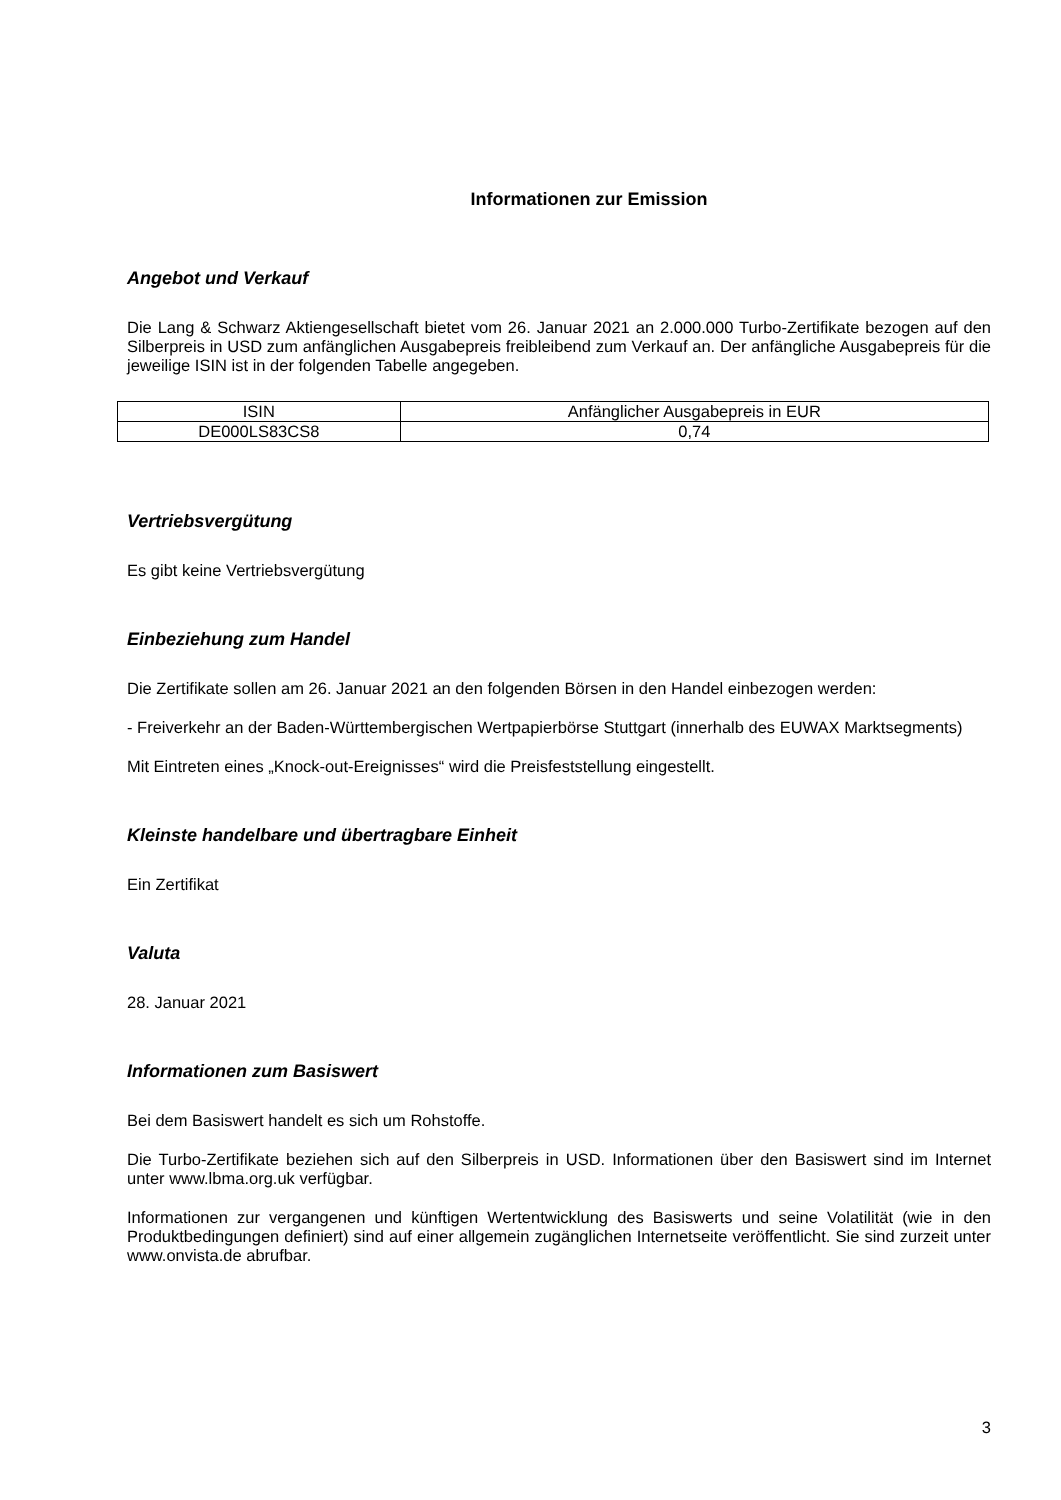Informationen zur Emission
Angebot und Verkauf
Die Lang & Schwarz Aktiengesellschaft bietet vom 26. Januar 2021 an 2.000.000 Turbo-Zertifikate bezogen auf den Silberpreis in USD zum anfänglichen Ausgabepreis freibleibend zum Verkauf an. Der anfängliche Ausgabepreis für die jeweilige ISIN ist in der folgenden Tabelle angegeben.
| ISIN | Anfänglicher Ausgabepreis in EUR |
| DE000LS83CS8 | 0,74 |
Vertriebsvergütung
Es gibt keine Vertriebsvergütung
Einbeziehung zum Handel
Die Zertifikate sollen am 26. Januar 2021 an den folgenden Börsen in den Handel einbezogen werden:
- Freiverkehr an der Baden-Württembergischen Wertpapierbörse Stuttgart (innerhalb des EUWAX Marktsegments)
Mit Eintreten eines „Knock-out-Ereignisses“ wird die Preisfeststellung eingestellt.
Kleinste handelbare und übertragbare Einheit
Ein Zertifikat
Valuta
28. Januar 2021
Informationen zum Basiswert
Bei dem Basiswert handelt es sich um Rohstoffe.
Die Turbo-Zertifikate beziehen sich auf den Silberpreis in USD. Informationen über den Basiswert sind im Internet unter www.lbma.org.uk verfügbar.
Informationen zur vergangenen und künftigen Wertentwicklung des Basiswerts und seine Volatilität (wie in den Produktbedingungen definiert) sind auf einer allgemein zugänglichen Internetseite veröffentlicht. Sie sind zurzeit unter www.onvista.de abrufbar.
3